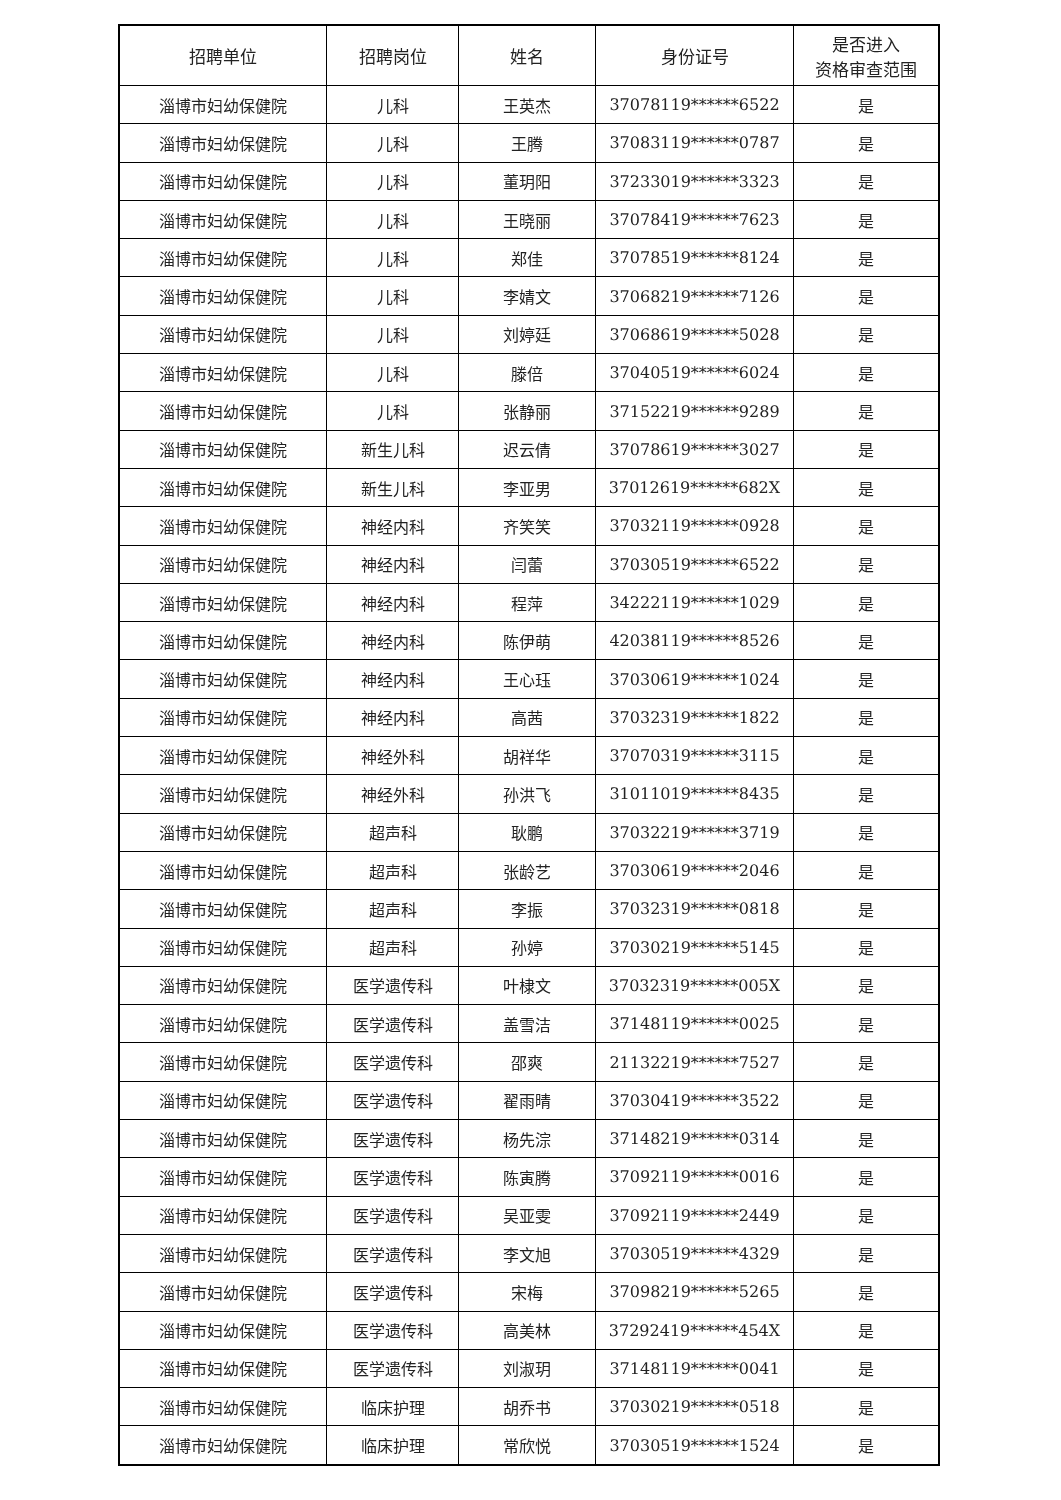| 招聘单位 | 招聘岗位 | 姓名 | 身份证号 | 是否进入 资格审查范围 |
| --- | --- | --- | --- | --- |
| 淄博市妇幼保健院 | 儿科 | 王英杰 | 37078119******6522 | 是 |
| 淄博市妇幼保健院 | 儿科 | 王腾 | 37083119******0787 | 是 |
| 淄博市妇幼保健院 | 儿科 | 董玥阳 | 37233019******3323 | 是 |
| 淄博市妇幼保健院 | 儿科 | 王晓丽 | 37078419******7623 | 是 |
| 淄博市妇幼保健院 | 儿科 | 郑佳 | 37078519******8124 | 是 |
| 淄博市妇幼保健院 | 儿科 | 李婧文 | 37068219******7126 | 是 |
| 淄博市妇幼保健院 | 儿科 | 刘婷廷 | 37068619******5028 | 是 |
| 淄博市妇幼保健院 | 儿科 | 滕倍 | 37040519******6024 | 是 |
| 淄博市妇幼保健院 | 儿科 | 张静丽 | 37152219******9289 | 是 |
| 淄博市妇幼保健院 | 新生儿科 | 迟云倩 | 37078619******3027 | 是 |
| 淄博市妇幼保健院 | 新生儿科 | 李亚男 | 37012619******682X | 是 |
| 淄博市妇幼保健院 | 神经内科 | 齐笑笑 | 37032119******0928 | 是 |
| 淄博市妇幼保健院 | 神经内科 | 闫蕾 | 37030519******6522 | 是 |
| 淄博市妇幼保健院 | 神经内科 | 程萍 | 34222119******1029 | 是 |
| 淄博市妇幼保健院 | 神经内科 | 陈伊萌 | 42038119******8526 | 是 |
| 淄博市妇幼保健院 | 神经内科 | 王心珏 | 37030619******1024 | 是 |
| 淄博市妇幼保健院 | 神经内科 | 高茜 | 37032319******1822 | 是 |
| 淄博市妇幼保健院 | 神经外科 | 胡祥华 | 37070319******3115 | 是 |
| 淄博市妇幼保健院 | 神经外科 | 孙洪飞 | 31011019******8435 | 是 |
| 淄博市妇幼保健院 | 超声科 | 耿鹏 | 37032219******3719 | 是 |
| 淄博市妇幼保健院 | 超声科 | 张龄艺 | 37030619******2046 | 是 |
| 淄博市妇幼保健院 | 超声科 | 李振 | 37032319******0818 | 是 |
| 淄博市妇幼保健院 | 超声科 | 孙婷 | 37030219******5145 | 是 |
| 淄博市妇幼保健院 | 医学遗传科 | 叶棣文 | 37032319******005X | 是 |
| 淄博市妇幼保健院 | 医学遗传科 | 盖雪洁 | 37148119******0025 | 是 |
| 淄博市妇幼保健院 | 医学遗传科 | 邵爽 | 21132219******7527 | 是 |
| 淄博市妇幼保健院 | 医学遗传科 | 翟雨晴 | 37030419******3522 | 是 |
| 淄博市妇幼保健院 | 医学遗传科 | 杨先淙 | 37148219******0314 | 是 |
| 淄博市妇幼保健院 | 医学遗传科 | 陈寅腾 | 37092119******0016 | 是 |
| 淄博市妇幼保健院 | 医学遗传科 | 吴亚雯 | 37092119******2449 | 是 |
| 淄博市妇幼保健院 | 医学遗传科 | 李文旭 | 37030519******4329 | 是 |
| 淄博市妇幼保健院 | 医学遗传科 | 宋梅 | 37098219******5265 | 是 |
| 淄博市妇幼保健院 | 医学遗传科 | 高美林 | 37292419******454X | 是 |
| 淄博市妇幼保健院 | 医学遗传科 | 刘淑玥 | 37148119******0041 | 是 |
| 淄博市妇幼保健院 | 临床护理 | 胡乔书 | 37030219******0518 | 是 |
| 淄博市妇幼保健院 | 临床护理 | 常欣悦 | 37030519******1524 | 是 |